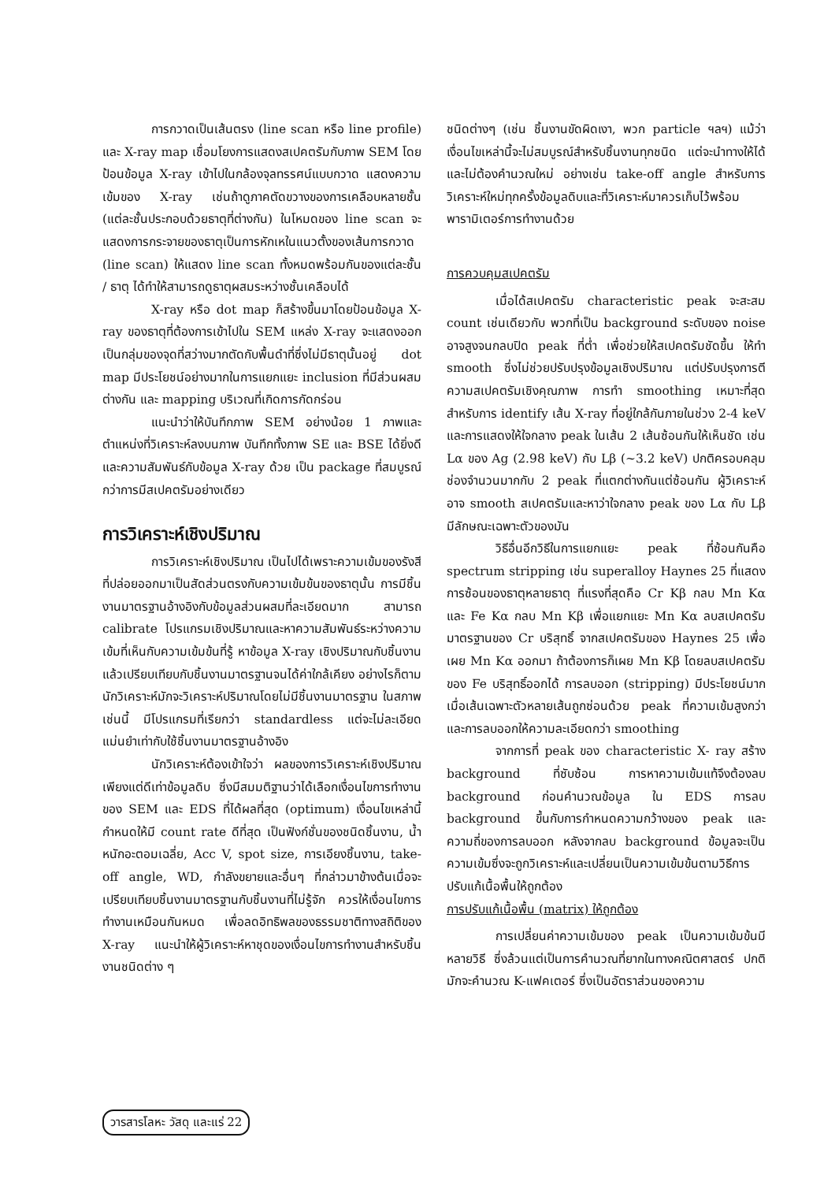การกวาดเป็นเส้นตรง (line scan หรือ line profile) และ X-ray map เชื่อมโยงการแสดงสเปคตรัมกับภาพ SEM โดยป้อนข้อมูล X-ray เข้าไปในกล้องจุลทรรศน์แบบกวาด แสดงความเข้มของ X-ray เช่นถ้าดูภาคตัดขวางของการเคลือบหลายชั้น (แต่ละชั้นประกอบด้วยธาตุที่ต่างกัน) ในโหมดของ line scan จะแสดงการกระจายของธาตุเป็นการหักเหในแนวตั้งของเส้นการกวาด (line scan) ให้แสดง line scan ทั้งหมดพร้อมกันของแต่ละชั้น / ธาตุ ได้ทำให้สามารถดูธาตุผสมระหว่างชั้นเคลือบได้
X-ray หรือ dot map ก็สร้างขึ้นมาโดยป้อนข้อมูล X-ray ของธาตุที่ต้องการเข้าไปใน SEM แหล่ง X-ray จะแสดงออกเป็นกลุ่มของจุดที่สว่างมากตัดกับพื้นดำที่ซึ่งไม่มีธาตุนั้นอยู่ dot map มีประโยชน์อย่างมากในการแยกแยะ inclusion ที่มีส่วนผสมต่างกัน และ mapping บริเวณที่เกิดการกัดกร่อน
แนะนำว่าให้บันทึกภาพ SEM อย่างน้อย 1 ภาพและตำแหน่งที่วิเคราะห์ลงบนภาพ บันทึกทั้งภาพ SE และ BSE ได้ยิ่งดีและความสัมพันธ์กับข้อมูล X-ray ด้วย เป็น package ที่สมบูรณ์กว่าการมีสเปคตรัมอย่างเดียว
การวิเคราะห์เชิงปริมาณ
การวิเคราะห์เชิงปริมาณ เป็นไปได้เพราะความเข้มของรังสีที่ปล่อยออกมาเป็นสัดส่วนตรงกับความเข้มข้นของธาตุนั้น การมีชิ้นงานมาตรฐานอ้างอิงกับข้อมูลส่วนผสมที่ละเอียดมาก สามารถ calibrate โปรแกรมเชิงปริมาณและหาความสัมพันธ์ระหว่างความเข้มที่เห็นกับความเข้มข้นที่รู้ หาข้อมูล X-ray เชิงปริมาณกับชิ้นงาน แล้วเปรียบเทียบกับชิ้นงานมาตรฐานจนได้ค่าใกล้เคียง อย่างไรก็ตามนักวิเคราะห์มักจะวิเคราะห์ปริมาณโดยไม่มีชิ้นงานมาตรฐาน ในสภาพเช่นนี้ มีโปรแกรมที่เรียกว่า standardless แต่จะไม่ละเอียดแม่นยำเท่ากับใช้ชิ้นงานมาตรฐานอ้างอิง
นักวิเคราะห์ต้องเข้าใจว่า ผลของการวิเคราะห์เชิงปริมาณเพียงแต่ดีเท่าข้อมูลดิบ ซึ่งมีสมมติฐานว่าได้เลือกเงื่อนไขการทำงานของ SEM และ EDS ที่ได้ผลที่สุด (optimum) เงื่อนไขเหล่านี้กำหนดให้มี count rate ดีที่สุด เป็นฟังก์ชั่นของชนิดชิ้นงาน, น้ำหนักอะตอมเฉลี่ย, Acc V, spot size, การเอียงชิ้นงาน, take-off angle, WD, กำลังขยายและอื่นๆ ที่กล่าวมาข้างต้นเมื่อจะเปรียบเทียบชิ้นงานมาตรฐานกับชิ้นงานที่ไม่รู้จัก ควรให้เงื่อนไขการทำงานเหมือนกันหมด เพื่อลดอิทธิพลของธรรมชาติทางสถิติของ X-ray แนะนำให้ผู้วิเคราะห์หาชุดของเงื่อนไขการทำงานสำหรับชิ้นงานชนิดต่าง ๆ
ชนิดต่างๆ (เช่น ชิ้นงานขัดผิดเงา, พวก particle ฯลฯ) แม้ว่าเงื่อนไขเหล่านี้จะไม่สมบูรณ์สำหรับชิ้นงานทุกชนิด แต่จะนำทางให้ได้และไม่ต้องคำนวณใหม่ อย่างเช่น take-off angle สำหรับการวิเคราะห์ใหม่ทุกครั้งข้อมูลดิบและที่วิเคราะห์มาควรเก็บไว้พร้อมพารามิเตอร์การทำงานด้วย
การควบคุมสเปคตรัม
เมื่อได้สเปคตรัม characteristic peak จะสะสม count เช่นเดียวกับ พวกที่เป็น background ระดับของ noise อาจสูงจนกลบปิด peak ที่ต่ำ เพื่อช่วยให้สเปคตรัมชัดขึ้น ให้ทำ smooth ซึ่งไม่ช่วยปรับปรุงข้อมูลเชิงปริมาณ แต่ปรับปรุงการตีความสเปคตรัมเชิงคุณภาพ การทำ smoothing เหมาะที่สุดสำหรับการ identify เส้น X-ray ที่อยู่ใกล้กันภายในช่วง 2-4 keV และการแสดงให้ใจกลาง peak ในเส้น 2 เส้นซ้อนกันให้เห็นชัด เช่น Lα ของ Ag (2.98 keV) กับ Lβ (~3.2 keV) ปกติครอบคลุมช่องจำนวนมากกับ 2 peak ที่แตกต่างกันแต่ซ้อนกัน ผู้วิเคราะห์อาจ smooth สเปคตรัมและหาว่าใจกลาง peak ของ Lα กับ Lβ มีลักษณะเฉพาะตัวของมัน
วิธีอื่นอีกวิธีในการแยกแยะ peak ที่ซ้อนกันคือ spectrum stripping เช่น superalloy Haynes 25 ที่แสดงการซ้อนของธาตุหลายธาตุ ที่แรงที่สุดคือ Cr Kβ กลบ Mn Kα และ Fe Kα กลบ Mn Kβ เพื่อแยกแยะ Mn Kα ลบสเปคตรัมมาตรฐานของ Cr บริสุทธิ์ จากสเปคตรัมของ Haynes 25 เพื่อเผย Mn Kα ออกมา ถ้าต้องการก็เผย Mn Kβ โดยลบสเปคตรัมของ Fe บริสุทธิ์ออกได้ การลบออก (stripping) มีประโยชน์มากเมื่อเส้นเฉพาะตัวหลายเส้นถูกซ่อนด้วย peak ที่ความเข้มสูงกว่า และการลบออกให้ความละเอียดกว่า smoothing
จากการที่ peak ของ characteristic X- ray สร้าง background ที่ซับซ้อน การหาความเข้มแท้จึงต้องลบ background ก่อนคำนวณข้อมูล ใน EDS การลบ background ขึ้นกับการกำหนดความกว้างของ peak และความถี่ของการลบออก หลังจากลบ background ข้อมูลจะเป็นความเข้มซึ่งจะถูกวิเคราะห์และเปลี่ยนเป็นความเข้มข้นตามวิธีการปรับแก้เนื้อพื้นให้ถูกต้อง
การปรับแก้เนื้อพื้น (matrix) ให้ถูกต้อง
การเปลี่ยนค่าความเข้มของ peak เป็นความเข้มข้นมีหลายวิธี ซึ่งล้วนแต่เป็นการคำนวณที่ยากในทางคณิตศาสตร์ ปกติมักจะคำนวณ K-แฟคเตอร์ ซึ่งเป็นอัตราส่วนของความ
วารสารโลหะ วัสดุ และแร่ 22